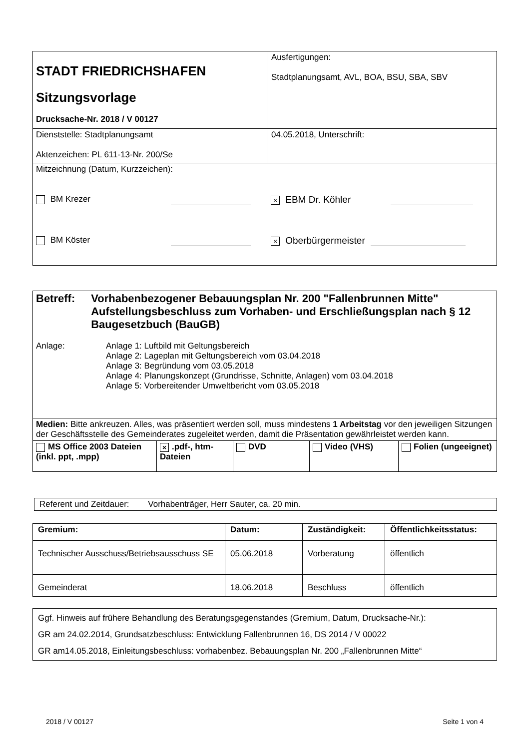| STADT FRIEDRICHSHAFEN Sitzungsvorlage Drucksache-Nr. 2018 / V 00127 | Ausfertigungen: Stadtplanungsamt, AVL, BOA, BSU, SBA, SBV |
| Dienststelle: Stadtplanungsamt Aktenzeichen: PL 611-13-Nr. 200/Se | 04.05.2018, Unterschrift: |
| Mitzeichnung (Datum, Kurzzeichen): BM Krezer × EBM Dr. Köhler BM Köster × Oberbürgermeister | |
| Betreff: Vorhabenbezogener Bebauungsplan Nr. 200 "Fallenbrunnen Mitte" Aufstellungsbeschluss zum Vorhaben- und Erschließungsplan nach § 12 Baugesetzbuch (BauGB) Anlage: Anlage 1: Luftbild mit Geltungsbereich Anlage 2: Lageplan mit Geltungsbereich vom 03.04.2018 Anlage 3: Begründung vom 03.05.2018 Anlage 4: Planungskonzept (Grundrisse, Schnitte, Anlagen) vom 03.04.2018 Anlage 5: Vorbereitender Umweltbericht vom 03.05.2018 | | | | |
| Medien: Bitte ankreuzen. Alles, was präsentiert werden soll, muss mindestens 1 Arbeitstag vor den jeweiligen Sitzungen der Geschäftsstelle des Gemeinderates zugeleitet werden, damit die Präsentation gewährleistet werden kann. | | | | |
| MS Office 2003 Dateien (inkl. ppt, .mpp) | × .pdf-, htm-Dateien | DVD | Video (VHS) | Folien (ungeeignet) |
| Referent und Zeitdauer: Vorhabenträger, Herr Sauter, ca. 20 min. |
| Gremium: | Datum: | Zuständigkeit: | Öffentlichkeitsstatus: |
| --- | --- | --- | --- |
| Technischer Ausschuss/Betriebsausschuss SE | 05.06.2018 | Vorberatung | öffentlich |
| Gemeinderat | 18.06.2018 | Beschluss | öffentlich |
| Ggf. Hinweis auf frühere Behandlung des Beratungsgegenstandes (Gremium, Datum, Drucksache-Nr.): GR am 24.02.2014, Grundsatzbeschluss: Entwicklung Fallenbrunnen 16, DS 2014 / V 00022 GR am14.05.2018, Einleitungsbeschluss: vorhabenbez. Bebauungsplan Nr. 200 „Fallenbrunnen Mitte“ |
2018 / V 00127 Seite 1 von 4